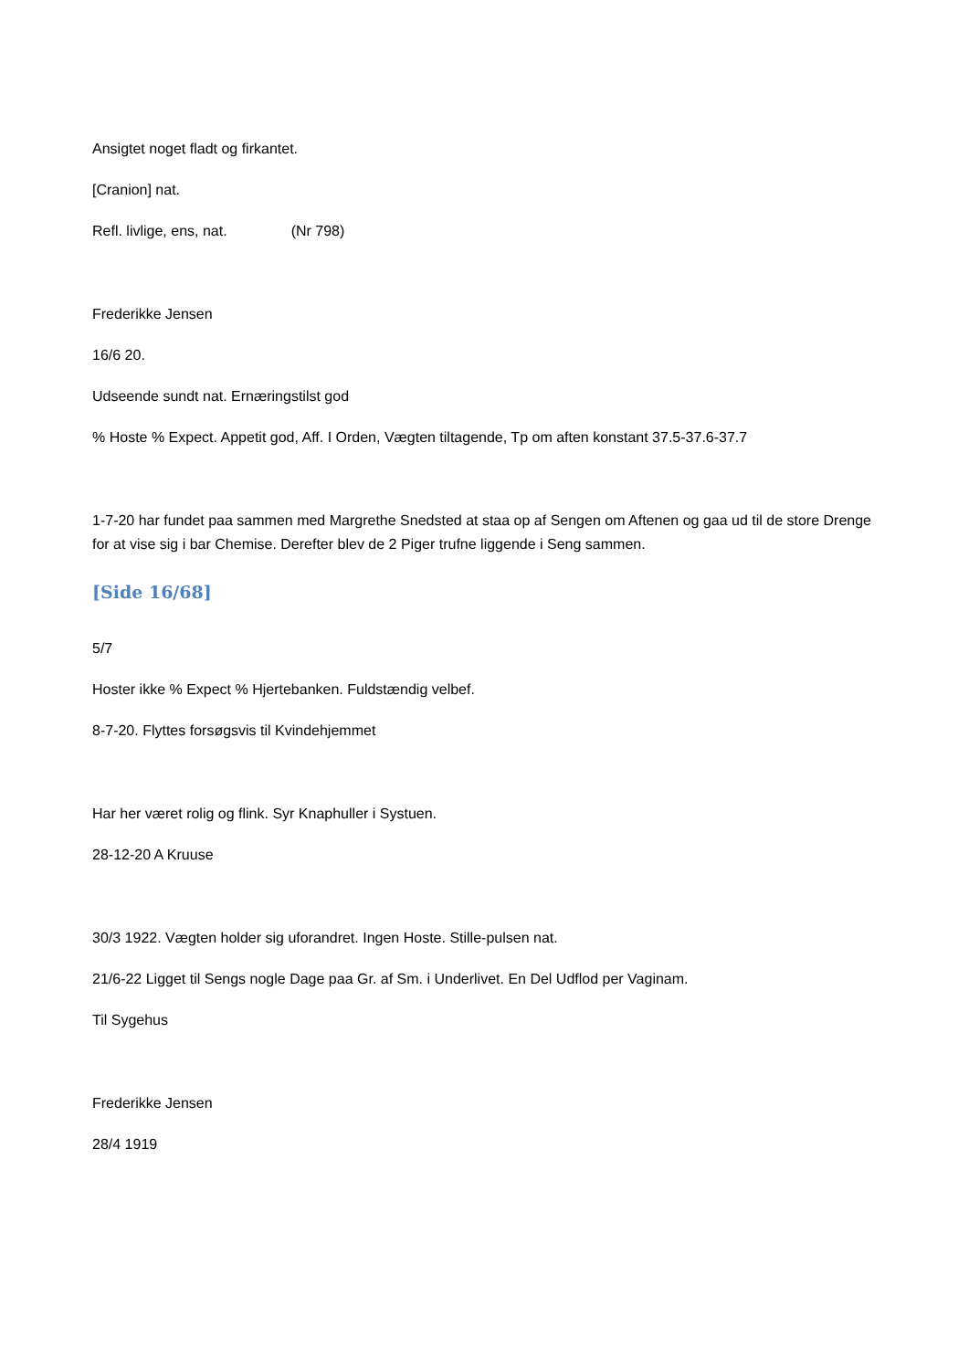Ansigtet noget fladt og firkantet.
[Cranion] nat.
Refl. livlige, ens, nat. (Nr 798)
Frederikke Jensen
16/6 20.
Udseende sundt nat. Ernæringstilst god
% Hoste % Expect. Appetit god, Aff. I Orden, Vægten tiltagende, Tp om aften konstant 37.5-37.6-37.7
1-7-20 har fundet paa sammen med Margrethe Snedsted at staa op af Sengen om Aftenen og gaa ud til de store Drenge for at vise sig i bar Chemise. Derefter blev de 2 Piger trufne liggende i Seng sammen.
[Side 16/68]
5/7
Hoster ikke % Expect % Hjertebanken. Fuldstændig velbef.
8-7-20. Flyttes forsøgsvis til Kvindehjemmet
Har her været rolig og flink. Syr Knaphuller i Systuen.
28-12-20 A Kruuse
30/3 1922. Vægten holder sig uforandret. Ingen Hoste. Stille-pulsen nat.
21/6-22 Ligget til Sengs nogle Dage paa Gr. af Sm. i Underlivet. En Del Udflod per Vaginam.
Til Sygehus
Frederikke Jensen
28/4 1919